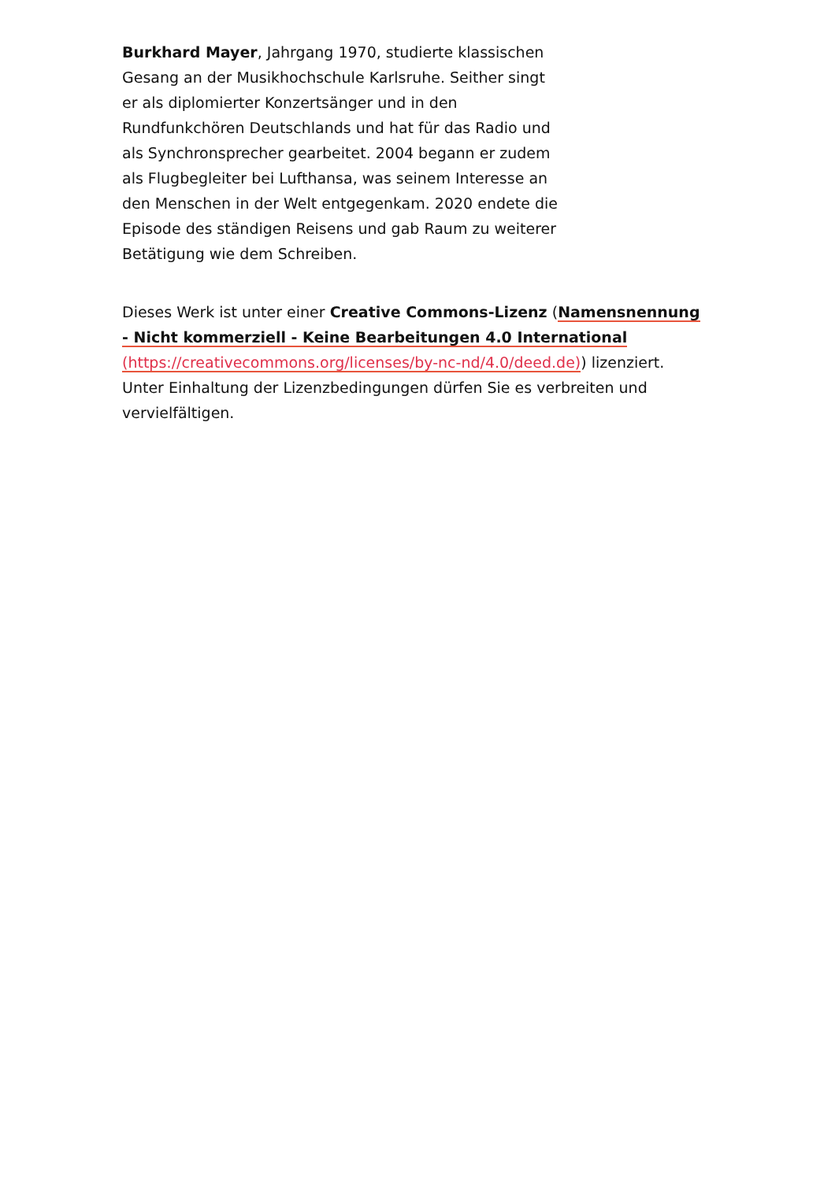Burkhard Mayer, Jahrgang 1970, studierte klassischen Gesang an der Musikhochschule Karlsruhe. Seither singt er als diplomierter Konzertsänger und in den Rundfunkchören Deutschlands und hat für das Radio und als Synchronsprecher gearbeitet. 2004 begann er zudem als Flugbegleiter bei Lufthansa, was seinem Interesse an den Menschen in der Welt entgegenkam. 2020 endete die Episode des ständigen Reisens und gab Raum zu weiterer Betätigung wie dem Schreiben.
Dieses Werk ist unter einer Creative Commons-Lizenz (Namensnennung - Nicht kommerziell - Keine Bearbeitungen 4.0 International (https://creativecommons.org/licenses/by-nc-nd/4.0/deed.de)) lizenziert. Unter Einhaltung der Lizenzbedingungen dürfen Sie es verbreiten und vervielfältigen.